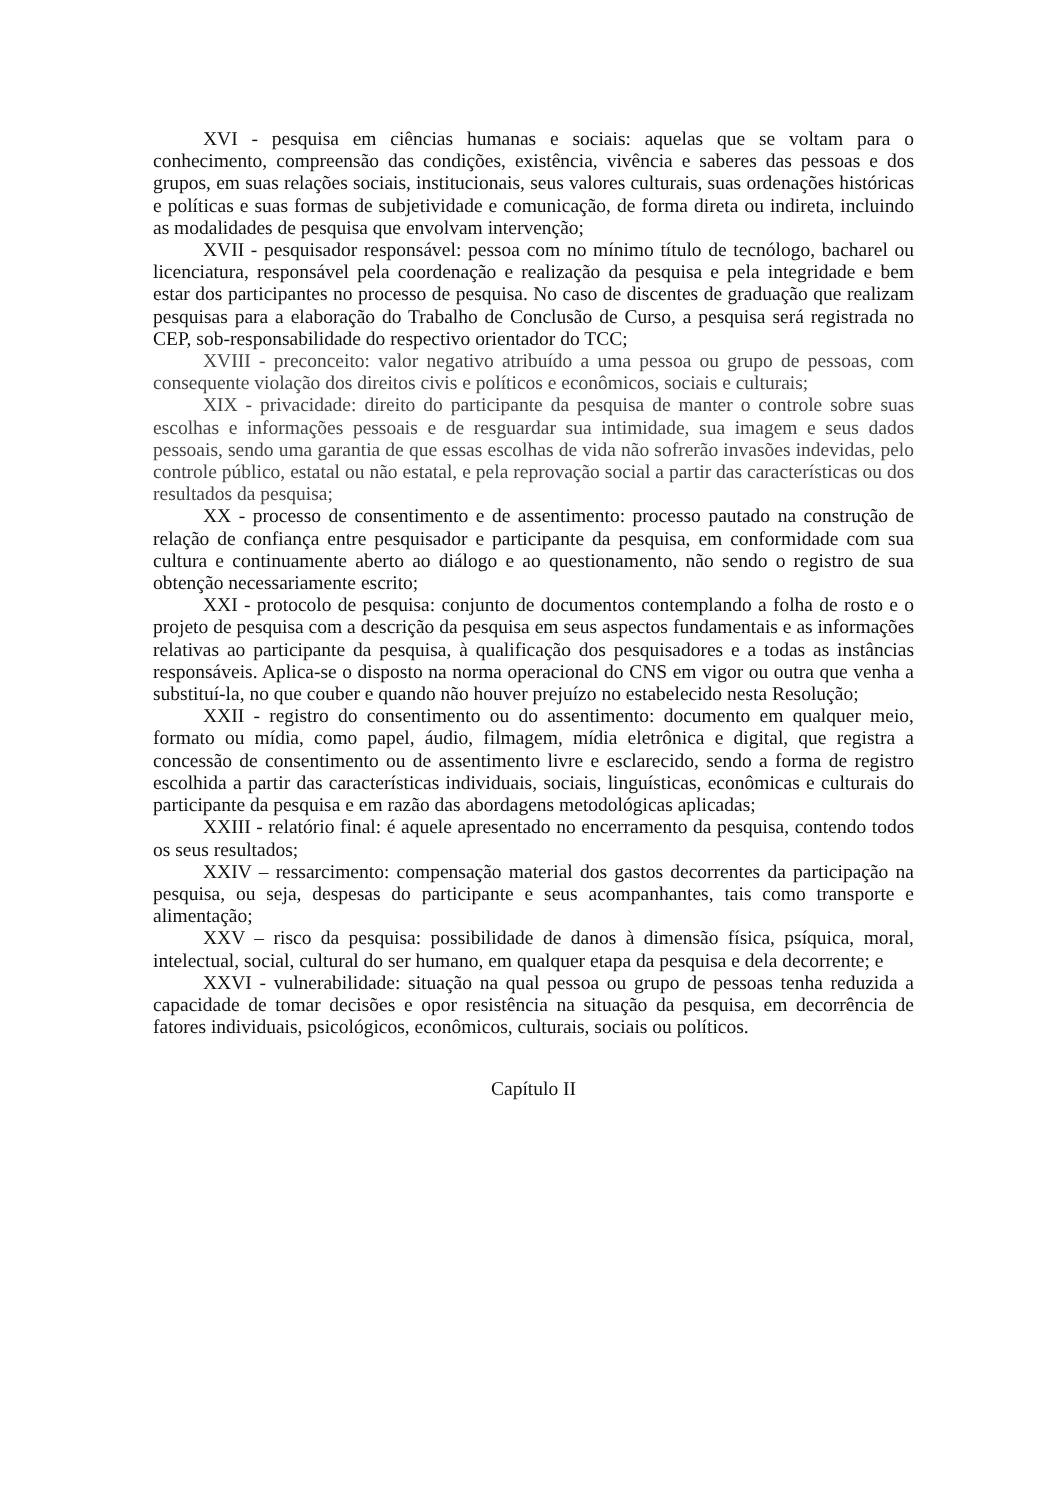XVI - pesquisa em ciências humanas e sociais: aquelas que se voltam para o conhecimento, compreensão das condições, existência, vivência e saberes das pessoas e dos grupos, em suas relações sociais, institucionais, seus valores culturais, suas ordenações históricas e políticas e suas formas de subjetividade e comunicação, de forma direta ou indireta, incluindo as modalidades de pesquisa que envolvam intervenção;
XVII - pesquisador responsável: pessoa com no mínimo título de tecnólogo, bacharel ou licenciatura, responsável pela coordenação e realização da pesquisa e pela integridade e bem estar dos participantes no processo de pesquisa. No caso de discentes de graduação que realizam pesquisas para a elaboração do Trabalho de Conclusão de Curso, a pesquisa será registrada no CEP, sob-responsabilidade do respectivo orientador do TCC;
XVIII - preconceito: valor negativo atribuído a uma pessoa ou grupo de pessoas, com consequente violação dos direitos civis e políticos e econômicos, sociais e culturais;
XIX - privacidade: direito do participante da pesquisa de manter o controle sobre suas escolhas e informações pessoais e de resguardar sua intimidade, sua imagem e seus dados pessoais, sendo uma garantia de que essas escolhas de vida não sofrerão invasões indevidas, pelo controle público, estatal ou não estatal, e pela reprovação social a partir das características ou dos resultados da pesquisa;
XX - processo de consentimento e de assentimento: processo pautado na construção de relação de confiança entre pesquisador e participante da pesquisa, em conformidade com sua cultura e continuamente aberto ao diálogo e ao questionamento, não sendo o registro de sua obtenção necessariamente escrito;
XXI - protocolo de pesquisa: conjunto de documentos contemplando a folha de rosto e o projeto de pesquisa com a descrição da pesquisa em seus aspectos fundamentais e as informações relativas ao participante da pesquisa, à qualificação dos pesquisadores e a todas as instâncias responsáveis. Aplica-se o disposto na norma operacional do CNS em vigor ou outra que venha a substituí-la, no que couber e quando não houver prejuízo no estabelecido nesta Resolução;
XXII - registro do consentimento ou do assentimento: documento em qualquer meio, formato ou mídia, como papel, áudio, filmagem, mídia eletrônica e digital, que registra a concessão de consentimento ou de assentimento livre e esclarecido, sendo a forma de registro escolhida a partir das características individuais, sociais, linguísticas, econômicas e culturais do participante da pesquisa e em razão das abordagens metodológicas aplicadas;
XXIII - relatório final: é aquele apresentado no encerramento da pesquisa, contendo todos os seus resultados;
XXIV – ressarcimento: compensação material dos gastos decorrentes da participação na pesquisa, ou seja, despesas do participante e seus acompanhantes, tais como transporte e alimentação;
XXV – risco da pesquisa: possibilidade de danos à dimensão física, psíquica, moral, intelectual, social, cultural do ser humano, em qualquer etapa da pesquisa e dela decorrente; e
XXVI - vulnerabilidade: situação na qual pessoa ou grupo de pessoas tenha reduzida a capacidade de tomar decisões e opor resistência na situação da pesquisa, em decorrência de fatores individuais, psicológicos, econômicos, culturais, sociais ou políticos.
Capítulo II